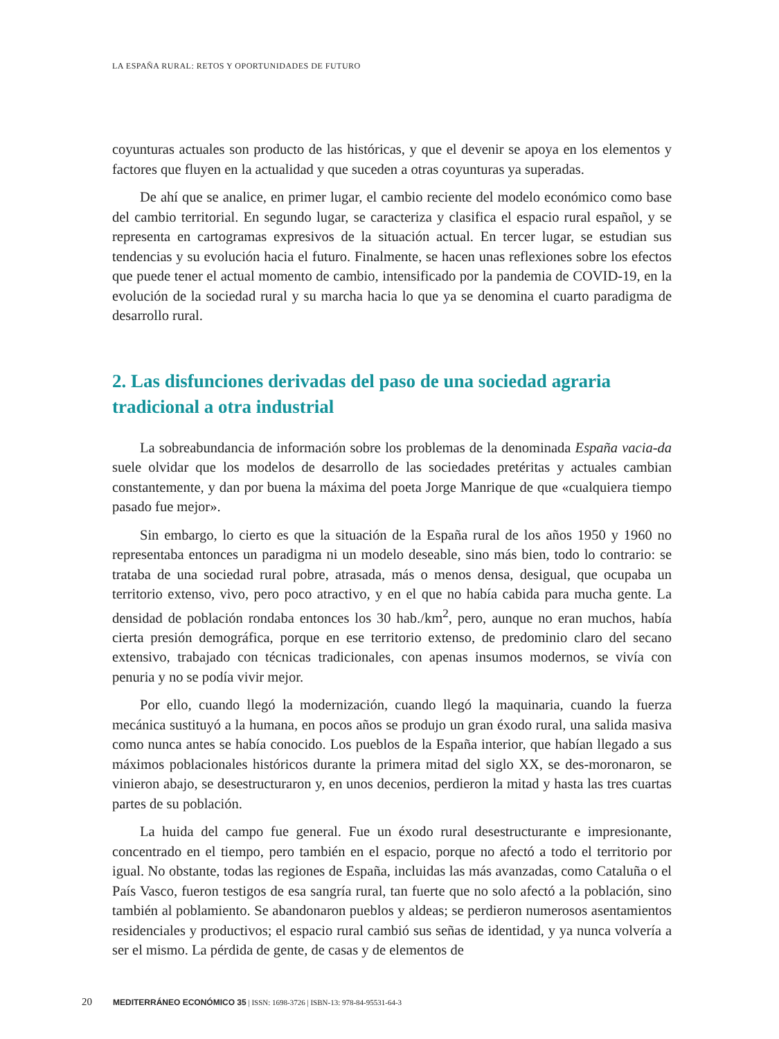LA ESPAÑA RURAL: RETOS Y OPORTUNIDADES DE FUTURO
coyunturas actuales son producto de las históricas, y que el devenir se apoya en los elementos y factores que fluyen en la actualidad y que suceden a otras coyunturas ya superadas.
De ahí que se analice, en primer lugar, el cambio reciente del modelo económico como base del cambio territorial. En segundo lugar, se caracteriza y clasifica el espacio rural español, y se representa en cartogramas expresivos de la situación actual. En tercer lugar, se estudian sus tendencias y su evolución hacia el futuro. Finalmente, se hacen unas reflexiones sobre los efectos que puede tener el actual momento de cambio, intensificado por la pandemia de COVID-19, en la evolución de la sociedad rural y su marcha hacia lo que ya se denomina el cuarto paradigma de desarrollo rural.
2. Las disfunciones derivadas del paso de una sociedad agraria tradicional a otra industrial
La sobreabundancia de información sobre los problemas de la denominada España vacia-da suele olvidar que los modelos de desarrollo de las sociedades pretéritas y actuales cambian constantemente, y dan por buena la máxima del poeta Jorge Manrique de que «cualquiera tiempo pasado fue mejor».
Sin embargo, lo cierto es que la situación de la España rural de los años 1950 y 1960 no representaba entonces un paradigma ni un modelo deseable, sino más bien, todo lo contrario: se trataba de una sociedad rural pobre, atrasada, más o menos densa, desigual, que ocupaba un territorio extenso, vivo, pero poco atractivo, y en el que no había cabida para mucha gente. La densidad de población rondaba entonces los 30 hab./km<sup>2</sup>, pero, aunque no eran muchos, había cierta presión demográfica, porque en ese territorio extenso, de predominio claro del secano extensivo, trabajado con técnicas tradicionales, con apenas insumos modernos, se vivía con penuria y no se podía vivir mejor.
Por ello, cuando llegó la modernización, cuando llegó la maquinaria, cuando la fuerza mecánica sustituyó a la humana, en pocos años se produjo un gran éxodo rural, una salida masiva como nunca antes se había conocido. Los pueblos de la España interior, que habían llegado a sus máximos poblacionales históricos durante la primera mitad del siglo XX, se des-moronaron, se vinieron abajo, se desestructuraron y, en unos decenios, perdieron la mitad y hasta las tres cuartas partes de su población.
La huida del campo fue general. Fue un éxodo rural desestructurante e impresionante, concentrado en el tiempo, pero también en el espacio, porque no afectó a todo el territorio por igual. No obstante, todas las regiones de España, incluidas las más avanzadas, como Cataluña o el País Vasco, fueron testigos de esa sangría rural, tan fuerte que no solo afectó a la población, sino también al poblamiento. Se abandonaron pueblos y aldeas; se perdieron numerosos asentamientos residenciales y productivos; el espacio rural cambió sus señas de identidad, y ya nunca volvería a ser el mismo. La pérdida de gente, de casas y de elementos de
20 MEDITERRÁNEO ECONÓMICO 35 | ISSN: 1698-3726 | ISBN-13: 978-84-95531-64-3